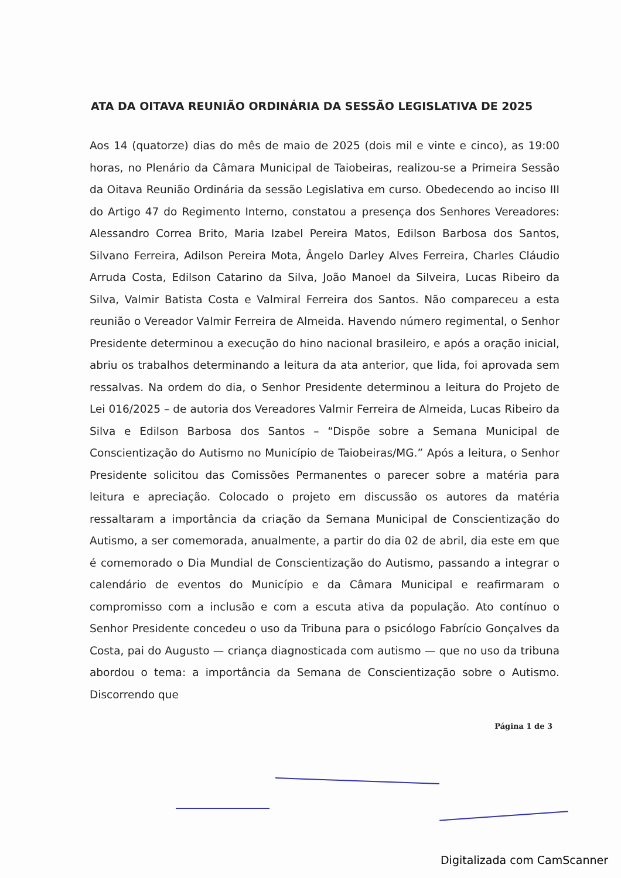ATA DA OITAVA REUNIÃO ORDINÁRIA DA SESSÃO LEGISLATIVA DE 2025
Aos 14 (quatorze) dias do mês de maio de 2025 (dois mil e vinte e cinco), as 19:00 horas, no Plenário da Câmara Municipal de Taiobeiras, realizou-se a Primeira Sessão da Oitava Reunião Ordinária da sessão Legislativa em curso. Obedecendo ao inciso III do Artigo 47 do Regimento Interno, constatou a presença dos Senhores Vereadores: Alessandro Correa Brito, Maria Izabel Pereira Matos, Edilson Barbosa dos Santos, Silvano Ferreira, Adilson Pereira Mota, Ângelo Darley Alves Ferreira, Charles Cláudio Arruda Costa, Edilson Catarino da Silva, João Manoel da Silveira, Lucas Ribeiro da Silva, Valmir Batista Costa e Valmiral Ferreira dos Santos. Não compareceu a esta reunião o Vereador Valmir Ferreira de Almeida. Havendo número regimental, o Senhor Presidente determinou a execução do hino nacional brasileiro, e após a oração inicial, abriu os trabalhos determinando a leitura da ata anterior, que lida, foi aprovada sem ressalvas. Na ordem do dia, o Senhor Presidente determinou a leitura do Projeto de Lei 016/2025 – de autoria dos Vereadores Valmir Ferreira de Almeida, Lucas Ribeiro da Silva e Edilson Barbosa dos Santos – “Dispõe sobre a Semana Municipal de Conscientização do Autismo no Município de Taiobeiras/MG.” Após a leitura, o Senhor Presidente solicitou das Comissões Permanentes o parecer sobre a matéria para leitura e apreciação. Colocado o projeto em discussão os autores da matéria ressaltaram a importância da criação da Semana Municipal de Conscientização do Autismo, a ser comemorada, anualmente, a partir do dia 02 de abril, dia este em que é comemorado o Dia Mundial de Conscientização do Autismo, passando a integrar o calendário de eventos do Município e da Câmara Municipal e reafirmaram o compromisso com a inclusão e com a escuta ativa da população. Ato contínuo o Senhor Presidente concedeu o uso da Tribuna para o psicólogo Fabrício Gonçalves da Costa, pai do Augusto — criança diagnosticada com autismo — que no uso da tribuna abordou o tema: a importância da Semana de Conscientização sobre o Autismo. Discorrendo que
Página 1 de 3
Digitalizada com CamScanner